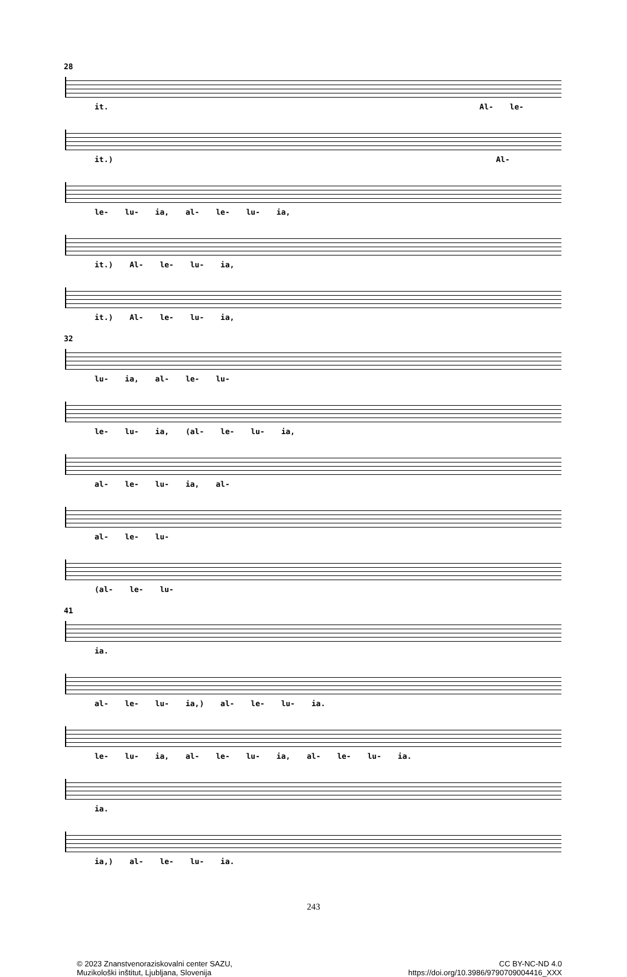28
it. Al- le-
it.) Al-
le- lu- ia, al- le- lu- ia,
it.) Al- le- lu- ia,
it.) Al- le- lu- ia,
32
lu- ia, al- le- lu-
le- lu- ia, (al- le- lu- ia,
al- le- lu- ia, al-
al- le- lu-
(al- le- lu-
41
ia.
al- le- lu- ia,) al- le- lu- ia.
le- lu- ia, al- le- lu- ia, al- le- lu- ia.
ia.
ia,) al- le- lu- ia.
243
© 2023 Znanstvenoraziskovalni center SAZU,
Muzikološki inštitut, Ljubljana, Slovenija
CC BY-NC-ND 4.0
https://doi.org/10.3986/9790709004416_XXX